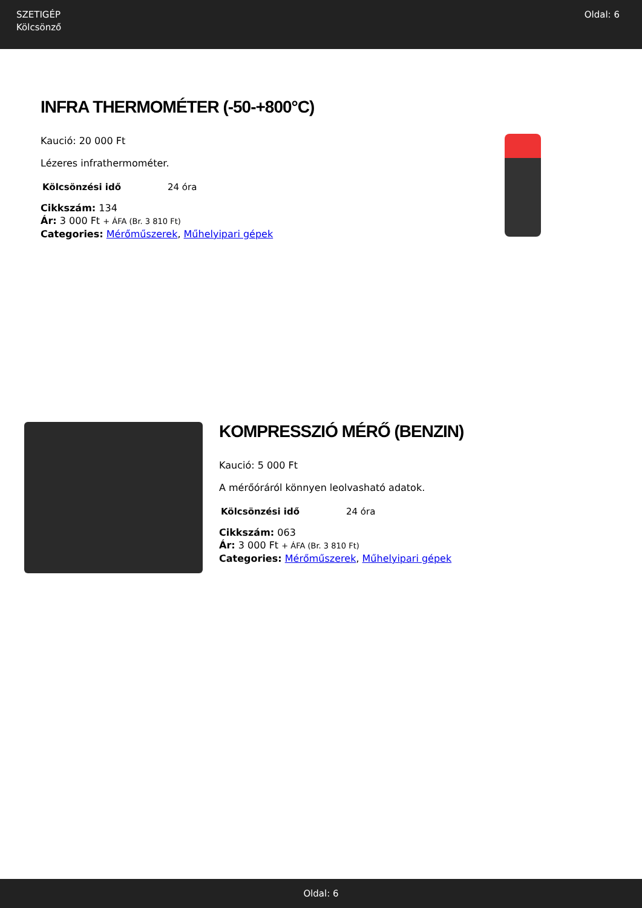SZETIGÉP
Kölcsönző
Oldal: 6
INFRA THERMOMÉTER (-50-+800°C)
Kaució: 20 000 Ft
Lézeres infrathermométer.
| Kölcsönzési idő | 24 óra |
Cikkszám: 134
Ár: 3 000 Ft + ÁFA (Br. 3 810 Ft)
Categories: Mérőműszerek, Műhelyipari gépek
KOMPRESSZIÓ MÉRŐ (BENZIN)
Kaució: 5 000 Ft
A mérőóráról könnyen leolvasható adatok.
| Kölcsönzési idő | 24 óra |
Cikkszám: 063
Ár: 3 000 Ft + ÁFA (Br. 3 810 Ft)
Categories: Mérőműszerek, Műhelyipari gépek
Oldal: 6